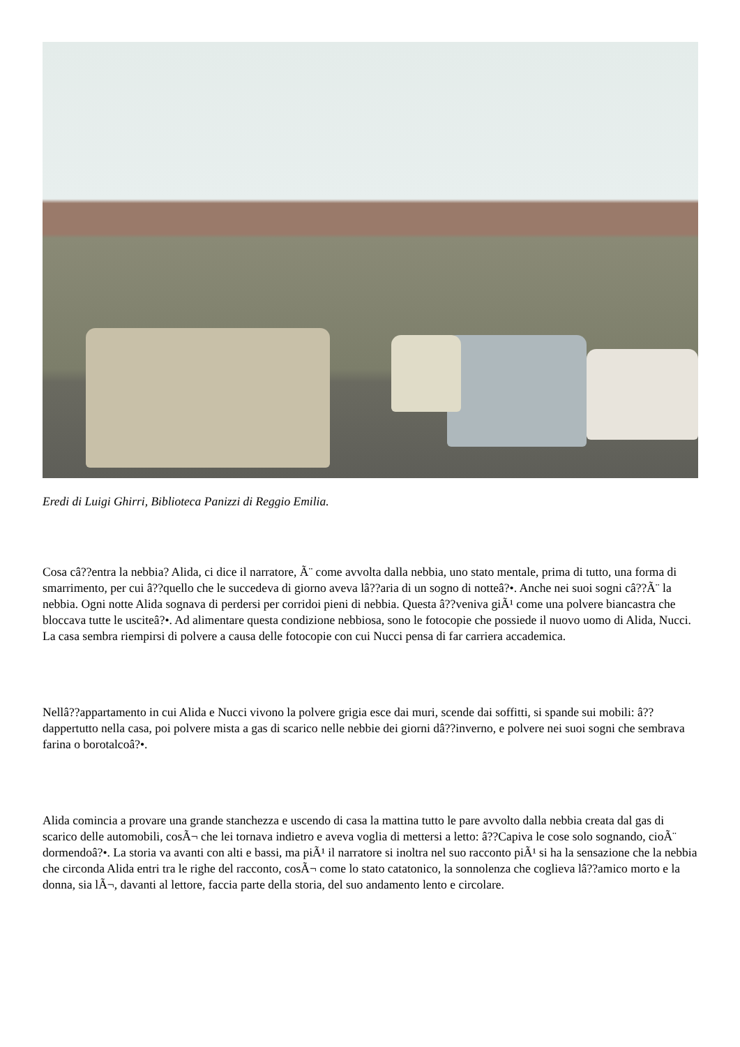Eredi di Luigi Ghirri, Biblioteca Panizzi di Reggio Emilia.
Cosa câ??entra la nebbia? Alida, ci dice il narratore, Ã¨ come avvolta dalla nebbia, uno stato mentale, prima di tutto, una forma di smarrimento, per cui â??quello che le succedeva di giorno aveva lâ??aria di un sogno di notteâ?•. Anche nei suoi sogni câ??Ã¨ la nebbia. Ogni notte Alida sognava di perdersi per corridoi pieni di nebbia. Questa â??veniva giÃ¹ come una polvere biancastra che bloccava tutte le usciteâ?•. Ad alimentare questa condizione nebbiosa, sono le fotocopie che possiede il nuovo uomo di Alida, Nucci. La casa sembra riempirsi di polvere a causa delle fotocopie con cui Nucci pensa di far carriera accademica.
Nellâ??appartamento in cui Alida e Nucci vivono la polvere grigia esce dai muri, scende dai soffitti, si spande sui mobili: â??dappertutto nella casa, poi polvere mista a gas di scarico nelle nebbie dei giorni dâ??inverno, e polvere nei suoi sogni che sembrava farina o borotalcoâ?•.
Alida comincia a provare una grande stanchezza e uscendo di casa la mattina tutto le pare avvolto dalla nebbia creata dal gas di scarico delle automobili, cosÃ¬ che lei tornava indietro e aveva voglia di mettersi a letto: â??Capiva le cose solo sognando, cioÃ¨ dormendoâ?•. La storia va avanti con alti e bassi, ma piÃ¹ il narratore si inoltra nel suo racconto piÃ¹ si ha la sensazione che la nebbia che circonda Alida entri tra le righe del racconto, cosÃ¬ come lo stato catatonico, la sonnolenza che coglieva lâ??amico morto e la donna, sia lÃ¬, davanti al lettore, faccia parte della storia, del suo andamento lento e circolare.